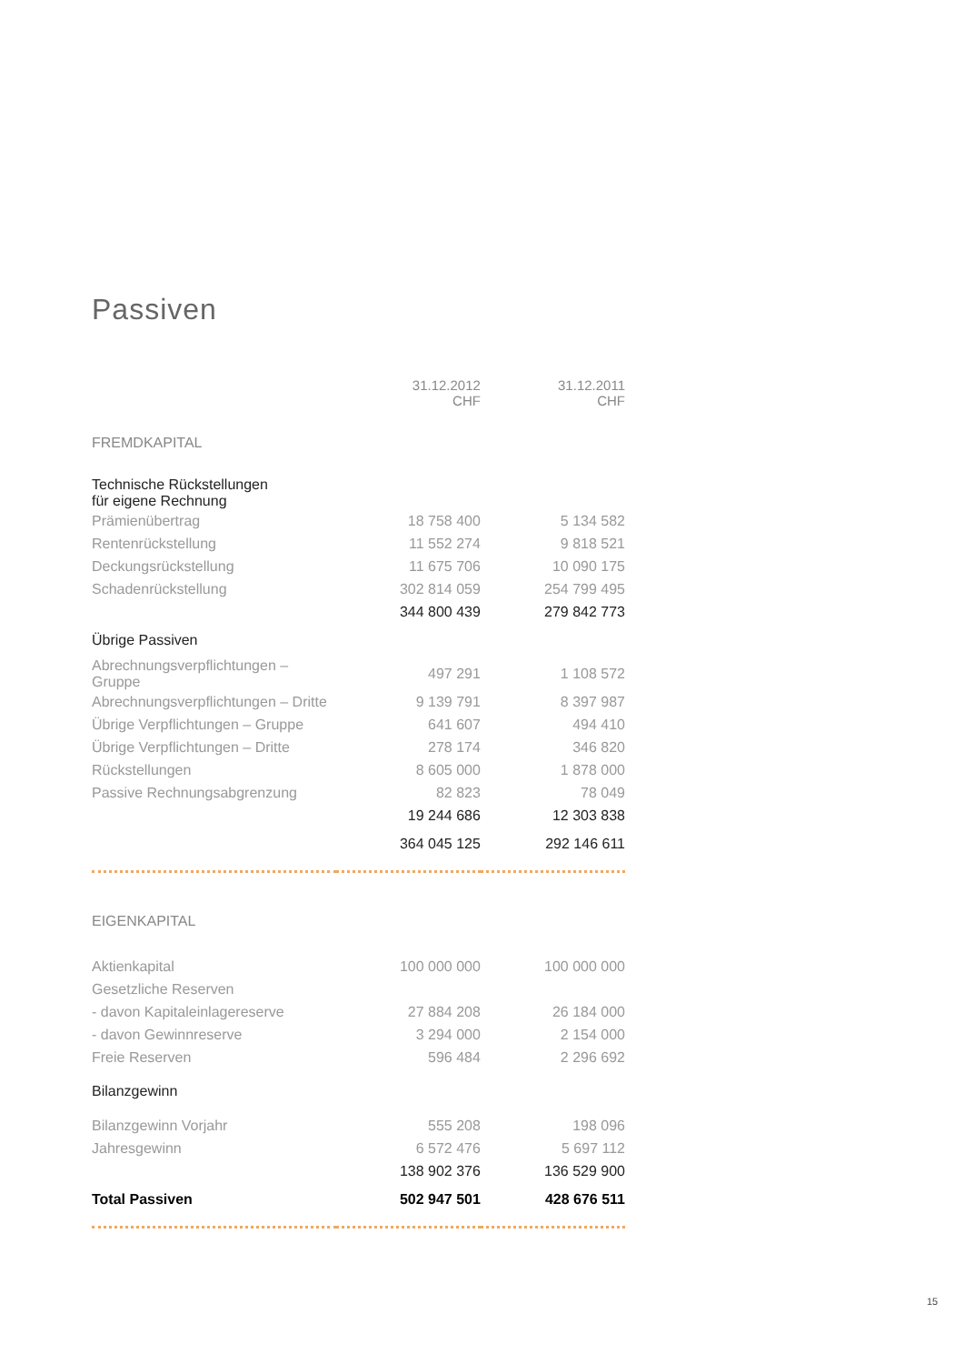Passiven
| | 31.12.2012 CHF | 31.12.2011 CHF |
| --- | --- | --- |
| FREMDKAPITAL | | |
| Technische Rückstellungen für eigene Rechnung | | |
| Prämienübertrag | 18 758 400 | 5 134 582 |
| Rentenrückstellung | 11 552 274 | 9 818 521 |
| Deckungsrückstellung | 11 675 706 | 10 090 175 |
| Schadenrückstellung | 302 814 059 | 254 799 495 |
| | 344 800 439 | 279 842 773 |
| Übrige Passiven | | |
| Abrechnungsverpflichtungen – Gruppe | 497 291 | 1 108 572 |
| Abrechnungsverpflichtungen – Dritte | 9 139 791 | 8 397 987 |
| Übrige Verpflichtungen – Gruppe | 641 607 | 494 410 |
| Übrige Verpflichtungen – Dritte | 278 174 | 346 820 |
| Rückstellungen | 8 605 000 | 1 878 000 |
| Passive Rechnungsabgrenzung | 82 823 | 78 049 |
| | 19 244 686 | 12 303 838 |
| | 364 045 125 | 292 146 611 |
| EIGENKAPITAL | | |
| Aktienkapital | 100 000 000 | 100 000 000 |
| Gesetzliche Reserven | | |
| - davon Kapitaleinlagereserve | 27 884 208 | 26 184 000 |
| - davon Gewinnreserve | 3 294 000 | 2 154 000 |
| Freie Reserven | 596 484 | 2 296 692 |
| Bilanzgewinn | | |
| Bilanzgewinn Vorjahr | 555 208 | 198 096 |
| Jahresgewinn | 6 572 476 | 5 697 112 |
| | 138 902 376 | 136 529 900 |
| Total Passiven | 502 947 501 | 428 676 511 |
15